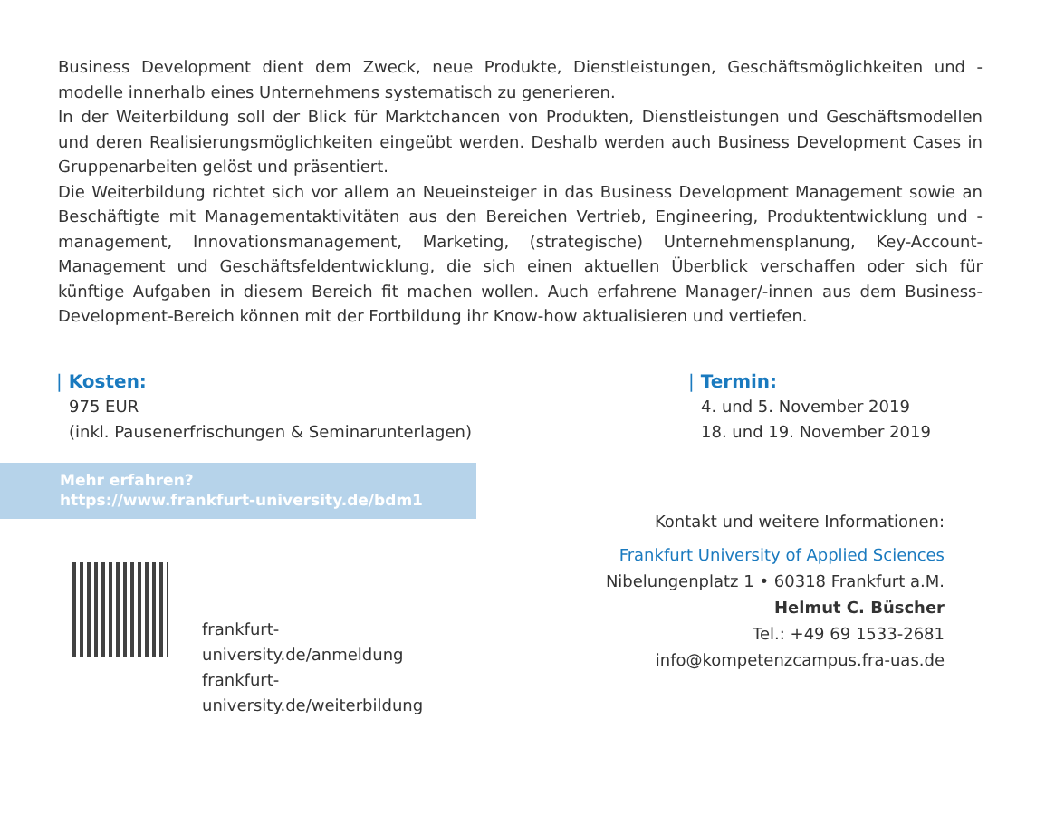Business Development dient dem Zweck, neue Produkte, Dienstleistungen, Geschäftsmöglichkeiten und -modelle innerhalb eines Unternehmens systematisch zu generieren.
In der Weiterbildung soll der Blick für Marktchancen von Produkten, Dienstleistungen und Geschäfts­modellen und deren Realisierungsmöglichkeiten eingeübt werden. Deshalb werden auch Business Development Cases in Gruppenarbeiten gelöst und präsentiert.
Die Weiterbildung richtet sich vor allem an Neueinsteiger in das Business Development Management sowie an Beschäftigte mit Managementaktivitäten aus den Bereichen Vertrieb, Engineering, Produktentwicklung und -management, Innovationsmanagement, Marketing, (strategische) Unternehmensplanung, Key-Account-Management und Geschäftsfeldentwicklung, die sich einen aktuellen Überblick verschaffen oder sich für künftige Aufgaben in diesem Bereich fit machen wollen. Auch erfahrene Manager/-innen aus dem Business-Development-Bereich können mit der Fortbildung ihr Know-how aktualisieren und vertiefen.
| Kosten:
975 EUR
(inkl. Pausenerfrischungen & Seminarunterlagen)
| Termin:
4. und 5. November 2019
18. und 19. November 2019
Mehr erfahren?
https://www.frankfurt-university.de/bdm1
frankfurt-university.de/anmeldung
frankfurt-university.de/weiterbildung
Kontakt und weitere Informationen:
Frankfurt University of Applied Sciences
Nibelungenplatz 1 • 60318 Frankfurt a.M.
Helmut C. Büscher
Tel.: +49 69 1533-2681
info@kompetenzcampus.fra-uas.de